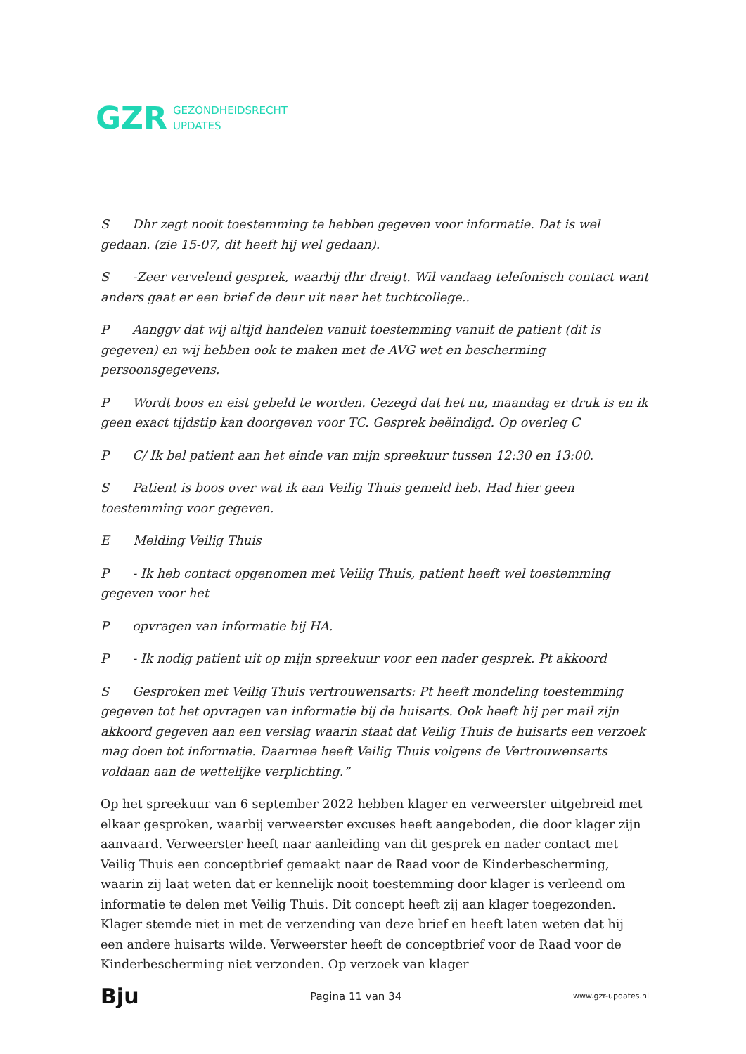GZR GEZONDHEIDSRECHT
UPDATES
S Dhr zegt nooit toestemming te hebben gegeven voor informatie. Dat is wel gedaan. (zie 15-07, dit heeft hij wel gedaan).
S -Zeer vervelend gesprek, waarbij dhr dreigt. Wil vandaag telefonisch contact want anders gaat er een brief de deur uit naar het tuchtcollege..
P Aanggv dat wij altijd handelen vanuit toestemming vanuit de patient (dit is gegeven) en wij hebben ook te maken met de AVG wet en bescherming persoonsgegevens.
P Wordt boos en eist gebeld te worden. Gezegd dat het nu, maandag er druk is en ik geen exact tijdstip kan doorgeven voor TC. Gesprek beëindigd. Op overleg C
P C/ Ik bel patient aan het einde van mijn spreekuur tussen 12:30 en 13:00.
S Patient is boos over wat ik aan Veilig Thuis gemeld heb. Had hier geen toestemming voor gegeven.
E Melding Veilig Thuis
P - Ik heb contact opgenomen met Veilig Thuis, patient heeft wel toestemming gegeven voor het
P opvragen van informatie bij HA.
P - Ik nodig patient uit op mijn spreekuur voor een nader gesprek. Pt akkoord
S Gesproken met Veilig Thuis vertrouwensarts: Pt heeft mondeling toestemming gegeven tot het opvragen van informatie bij de huisarts. Ook heeft hij per mail zijn akkoord gegeven aan een verslag waarin staat dat Veilig Thuis de huisarts een verzoek mag doen tot informatie. Daarmee heeft Veilig Thuis volgens de Vertrouwensarts voldaan aan de wettelijke verplichting.”
Op het spreekuur van 6 september 2022 hebben klager en verweerster uitgebreid met elkaar gesproken, waarbij verweerster excuses heeft aangeboden, die door klager zijn aanvaard. Verweerster heeft naar aanleiding van dit gesprek en nader contact met Veilig Thuis een conceptbrief gemaakt naar de Raad voor de Kinderbescherming, waarin zij laat weten dat er kennelijk nooit toestemming door klager is verleend om informatie te delen met Veilig Thuis. Dit concept heeft zij aan klager toegezonden. Klager stemde niet in met de verzending van deze brief en heeft laten weten dat hij een andere huisarts wilde. Verweerster heeft de conceptbrief voor de Raad voor de Kinderbescherming niet verzonden. Op verzoek van klager
Bju Pagina 11 van 34 www.gzr-updates.nl